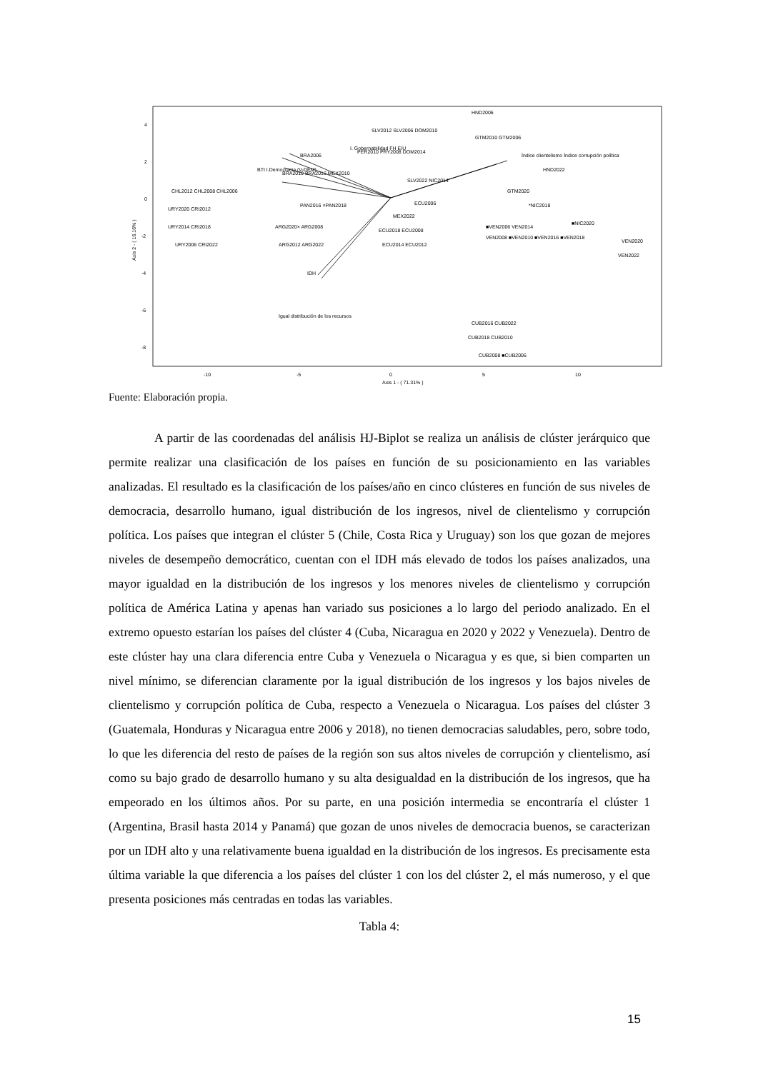Axis 2 - ( 16.16% )
Axis 1 - ( 71.31% )
-10
-5
0
5
10
4
2
0
-2
-4
-6
-8
CHL2012 CHL2008 CHL2006
URY2020 CRI2012
URY2014 CRI2018
URY2006 CRI2022
BRA2006
BRA2010 BRA2016 MEX2010
PAN2016 ×PAN2018
ARG2020× ARG2008
ARG2012 ARG2022
SLV2012 SLV2006 DOM2010
PER2010 PRY2008 DOM2014
SLV2022 NIC2014
HND2006
GTM2010 GTM2006
HND2022
GTM2020
*NIC2018
■VEN2006 VEN2014
■NIC2020
VEN2008 ■VEN2010 ■VEN2016 ■VEN2018
VEN2020
VEN2022
ECU2006
MEX2022
ECU2018 ECU2008
ECU2014 ECU2012
CUB2016 CUB2022
CUB2018 CUB2010
CUB2008 ■CUB2006
I. Gobernabilidad FH EIU
BTI I.Democracia (V-DEM)
Índice clientelismo Índice corrupción política
IDH
Igual distribución de los recursos
Fuente: Elaboración propia.
A partir de las coordenadas del análisis HJ-Biplot se realiza un análisis de clúster jerárquico que permite realizar una clasificación de los países en función de su posicionamiento en las variables analizadas. El resultado es la clasificación de los países/año en cinco clústeres en función de sus niveles de democracia, desarrollo humano, igual distribución de los ingresos, nivel de clientelismo y corrupción política. Los países que integran el clúster 5 (Chile, Costa Rica y Uruguay) son los que gozan de mejores niveles de desempeño democrático, cuentan con el IDH más elevado de todos los países analizados, una mayor igualdad en la distribución de los ingresos y los menores niveles de clientelismo y corrupción política de América Latina y apenas han variado sus posiciones a lo largo del periodo analizado. En el extremo opuesto estarían los países del clúster 4 (Cuba, Nicaragua en 2020 y 2022 y Venezuela). Dentro de este clúster hay una clara diferencia entre Cuba y Venezuela o Nicaragua y es que, si bien comparten un nivel mínimo, se diferencian claramente por la igual distribución de los ingresos y los bajos niveles de clientelismo y corrupción política de Cuba, respecto a Venezuela o Nicaragua. Los países del clúster 3 (Guatemala, Honduras y Nicaragua entre 2006 y 2018), no tienen democracias saludables, pero, sobre todo, lo que les diferencia del resto de países de la región son sus altos niveles de corrupción y clientelismo, así como su bajo grado de desarrollo humano y su alta desigualdad en la distribución de los ingresos, que ha empeorado en los últimos años. Por su parte, en una posición intermedia se encontraría el clúster 1 (Argentina, Brasil hasta 2014 y Panamá) que gozan de unos niveles de democracia buenos, se caracterizan por un IDH alto y una relativamente buena igualdad en la distribución de los ingresos. Es precisamente esta última variable la que diferencia a los países del clúster 1 con los del clúster 2, el más numeroso, y el que presenta posiciones más centradas en todas las variables.
Tabla 4:
15